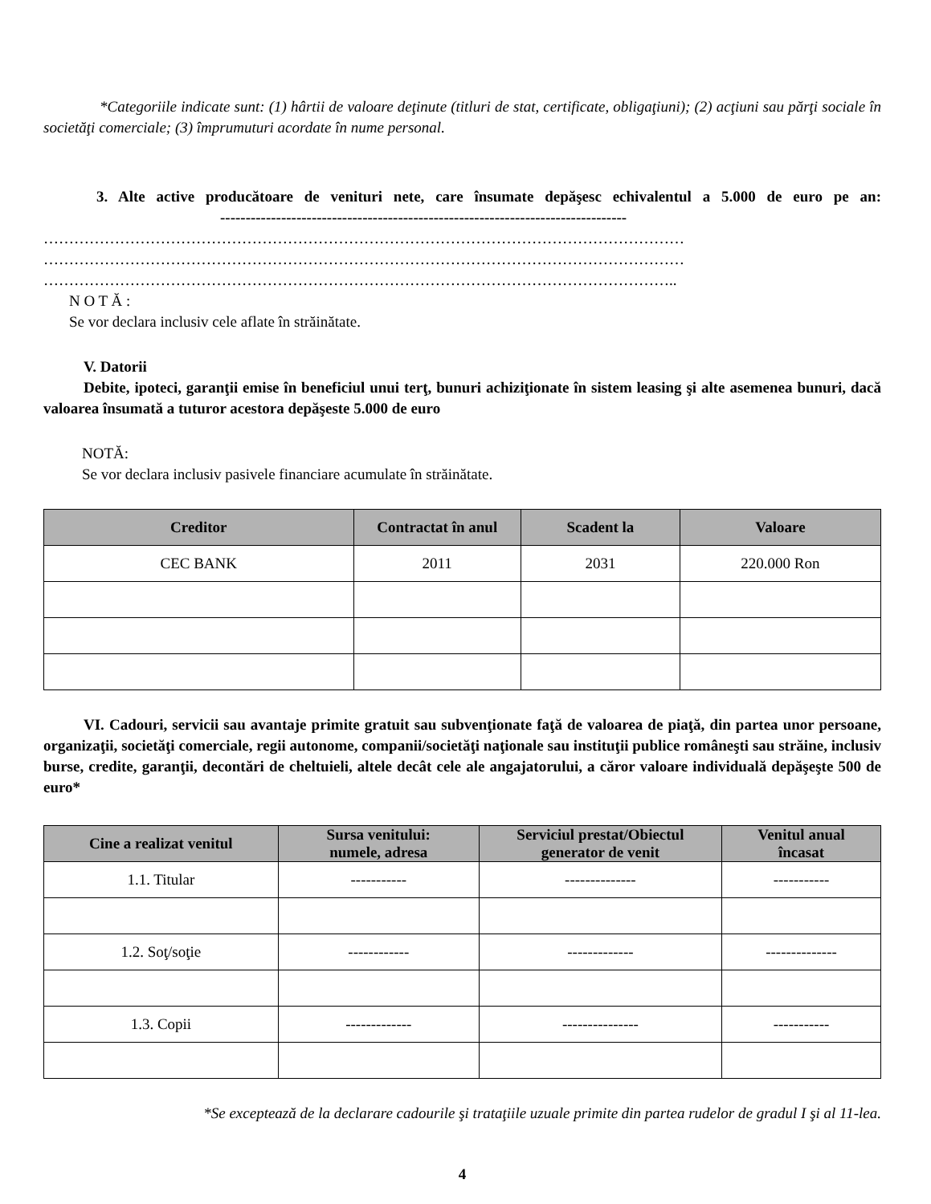*Categoriile indicate sunt: (1) hârtii de valoare deţinute (titluri de stat, certificate, obligaţiuni); (2) acţiuni sau părţi sociale în societăţi comerciale; (3) împrumuturi acordate în nume personal.
3. Alte active producătoare de venituri nete, care însumate depăşesc echivalentul a 5.000 de euro pe an: --------------------------------------------------------------------------------
………………………………………………………………………………………………………………
………………………………………………………………………………………………………………
……………………………………………………………………………………………………………..
N O T Ă :
Se vor declara inclusiv cele aflate în străinătate.
V. Datorii
Debite, ipoteci, garanţii emise în beneficiul unui terţ, bunuri achiziţionate în sistem leasing şi alte asemenea bunuri, dacă valoarea însumată a tuturor acestora depăşeste 5.000 de euro
NOTĂ:
Se vor declara inclusiv pasivele financiare acumulate în străinătate.
| Creditor | Contractat în anul | Scadent la | Valoare |
| --- | --- | --- | --- |
| CEC BANK | 2011 | 2031 | 220.000 Ron |
VI. Cadouri, servicii sau avantaje primite gratuit sau subvenţionate faţă de valoarea de piaţă, din partea unor persoane, organizaţii, societăţi comerciale, regii autonome, companii/societăţi naţionale sau instituţii publice româneşti sau străine, inclusiv burse, credite, garanţii, decontări de cheltuieli, altele decât cele ale angajatorului, a căror valoare individuală depăşeşte 500 de euro*
| Cine a realizat venitul | Sursa venitului: numele, adresa | Serviciul prestat/Obiectul generator de venit | Venitul anual încasat |
| --- | --- | --- | --- |
| 1.1. Titular | ----------- | -------------- | ----------- |
| 1.2. Soţ/soţie | ------------ | ------------- | -------------- |
| 1.3. Copii | ------------- | --------------- | ----------- |
*Se exceptează de la declarare cadourile şi trataţiile uzuale primite din partea rudelor de gradul I şi al 11-lea.
4